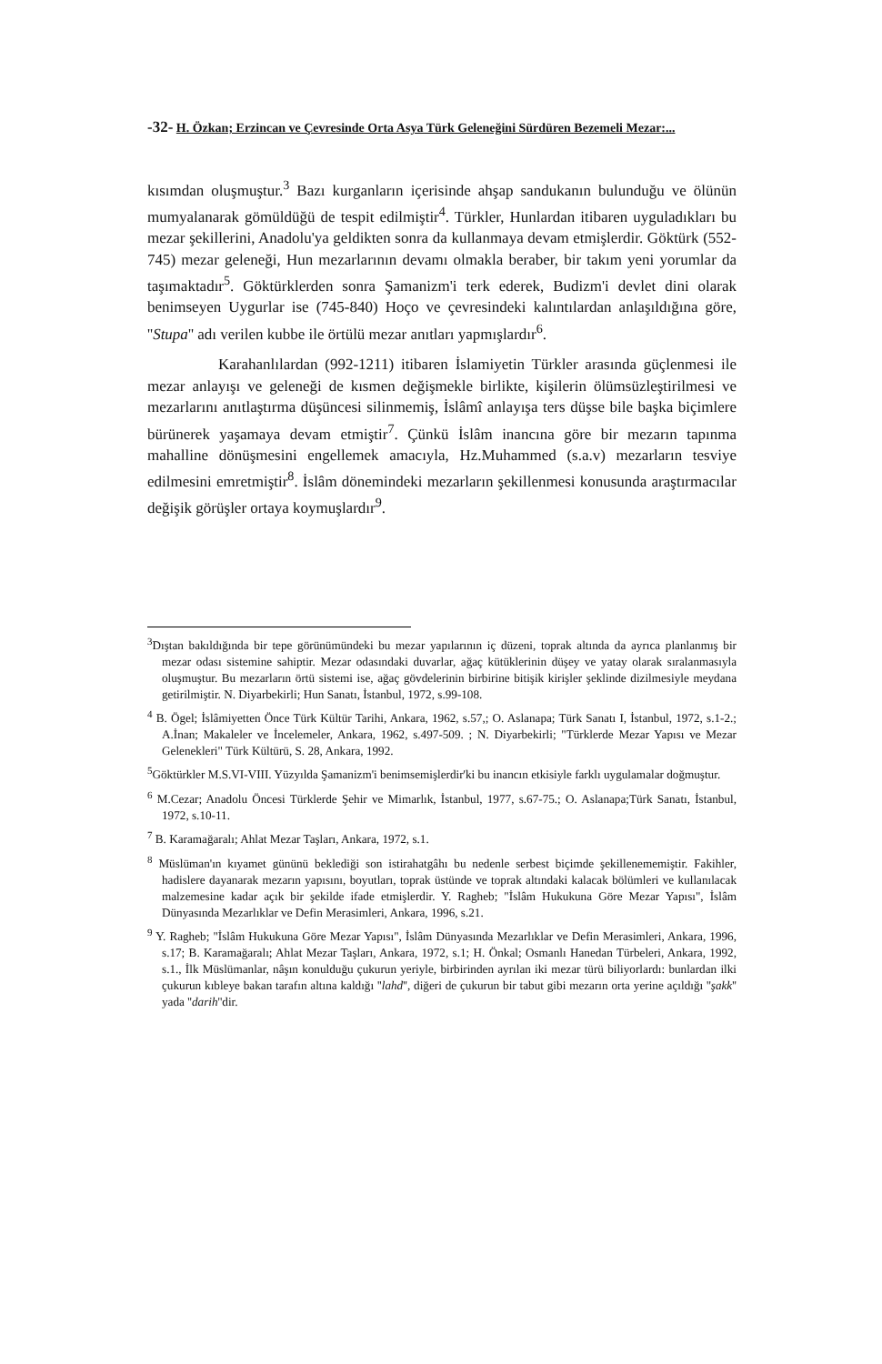-32- H. Özkan; Erzincan ve Çevresinde Orta Asya Türk Geleneğini Sürdüren Bezemeli Mezar:...
kısımdan oluşmuştur.<sup>3</sup> Bazı kurganların içerisinde ahşap sandukanın bulunduğu ve ölünün mumyalanarak gömüldüğü de tespit edilmiştir<sup>4</sup>. Türkler, Hunlardan itibaren uyguladıkları bu mezar şekillerini, Anadolu'ya geldikten sonra da kullanmaya devam etmişlerdir. Göktürk (552-745) mezar geleneği, Hun mezarlarının devamı olmakla beraber, bir takım yeni yorumlar da taşımaktadır<sup>5</sup>. Göktürklerden sonra Şamanizm'i terk ederek, Budizm'i devlet dini olarak benimseyen Uygurlar ise (745-840) Hoço ve çevresindeki kalıntılardan anlaşıldığına göre, ''Stupa'' adı verilen kubbe ile örtülü mezar anıtları yapmışlardır<sup>6</sup>.
Karahanlılardan (992-1211) itibaren İslamiyetin Türkler arasında güçlenmesi ile mezar anlayışı ve geleneği de kısmen değişmekle birlikte, kişilerin ölümsüzleştirilmesi ve mezarlarını anıtlaştırma düşüncesi silinmemiş, İslâmî anlayışa ters düşse bile başka biçimlere bürünerek yaşamaya devam etmiştir<sup>7</sup>. Çünkü İslâm inancına göre bir mezarın tapınma mahalline dönüşmesini engellemek amacıyla, Hz.Muhammed (s.a.v) mezarların tesviye edilmesini emretmiştir<sup>8</sup>. İslâm dönemindeki mezarların şekillenmesi konusunda araştırmacılar değişik görüşler ortaya koymuşlardır<sup>9</sup>.
<sup>3</sup> Dıştan bakıldığında bir tepe görünümündeki bu mezar yapılarının iç düzeni, toprak altında da ayrıca planlanmış bir mezar odası sistemine sahiptir. Mezar odasındaki duvarlar, ağaç kütüklerinin düşey ve yatay olarak sıralanmasıyla oluşmuştur. Bu mezarların örtü sistemi ise, ağaç gövdelerinin birbirine bitişik kirişler şeklinde dizilmesiyle meydana getirilmiştir. N. Diyarbekirli; Hun Sanatı, İstanbul, 1972, s.99-108.
<sup>4</sup> B. Ögel; İslâmiyetten Önce Türk Kültür Tarihi, Ankara, 1962, s.57,; O. Aslanapa; Türk Sanatı I, İstanbul, 1972, s.1-2.; A.İnan; Makaleler ve İncelemeler, Ankara, 1962, s.497-509. ; N. Diyarbekirli; "Türklerde Mezar Yapısı ve Mezar Gelenekleri" Türk Kültürü, S. 28, Ankara, 1992.
<sup>5</sup> Göktürkler M.S.VI-VIII. Yüzyılda Şamanizm'i benimsemişlerdir'ki bu inancın etkisiyle farklı uygulamalar doğmuştur.
<sup>6</sup> M.Cezar; Anadolu Öncesi Türklerde Şehir ve Mimarlık, İstanbul, 1977, s.67-75.; O. Aslanapa;Türk Sanatı, İstanbul, 1972, s.10-11.
<sup>7</sup> B. Karamağaralı; Ahlat Mezar Taşları, Ankara, 1972, s.1.
<sup>8</sup> Müslüman'ın kıyamet gününü beklediği son istirahatgâhı bu nedenle serbest biçimde şekillenememiştir. Fakihler, hadislere dayanarak mezarın yapısını, boyutları, toprak üstünde ve toprak altındaki kalacak bölümleri ve kullanılacak malzemesine kadar açık bir şekilde ifade etmişlerdir. Y. Ragheb; "İslâm Hukukuna Göre Mezar Yapısı", İslâm Dünyasında Mezarlıklar ve Defin Merasimleri, Ankara, 1996, s.21.
<sup>9</sup> Y. Ragheb; "İslâm Hukukuna Göre Mezar Yapısı", İslâm Dünyasında Mezarlıklar ve Defin Merasimleri, Ankara, 1996, s.17; B. Karamağaralı; Ahlat Mezar Taşları, Ankara, 1972, s.1; H. Önkal; Osmanlı Hanedan Türbeleri, Ankara, 1992, s.1., İlk Müslümanlar, nâşın konulduğu çukurun yeriyle, birbirinden ayrılan iki mezar türü biliyorlardı: bunlardan ilki çukurun kıbleye bakan tarafın altına kaldığı ''lahd'', diğeri de çukurun bir tabut gibi mezarın orta yerine açıldığı ''şakk'' yada ''darih''dir.